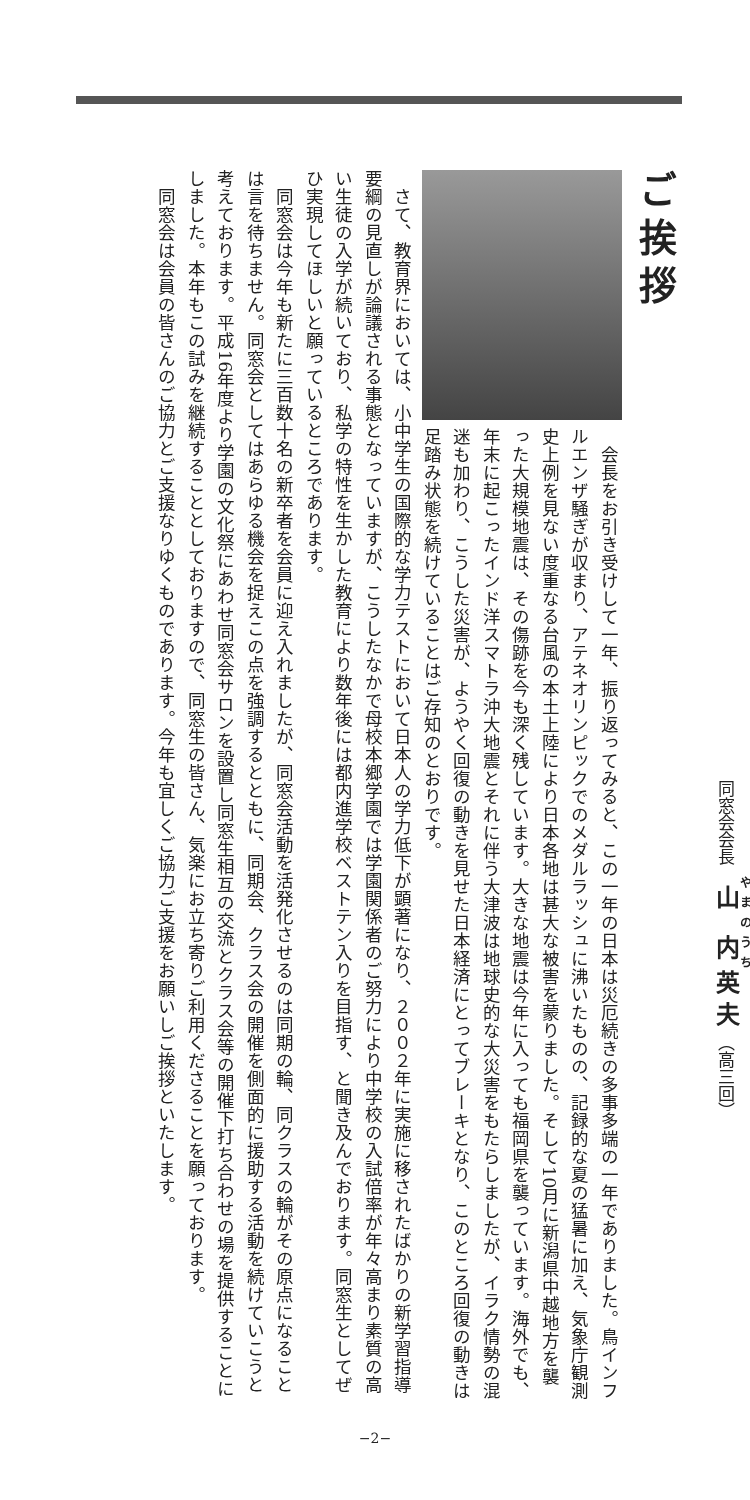ご挨拶
会長をお引き受けして一年、振り返ってみると、この一年の日本は災厄続きの多事多端の一年でありました。鳥インフルエンザ騒ぎが収まり、アテネオリンピックでのメダルラッシュに沸いたものの、記録的な夏の猛暑に加え、気象庁観測史上例を見ない度重なる台風の本土上陸により日本各地は甚大な被害を蒙りました。そして10月に新潟県中越地方を襲った大規模地震は、その傷跡を今も深く残しています。大きな地震は今年に入っても福岡県を襲っています。海外でも、年末に起こったインド洋スマトラ沖大地震とそれに伴う大津波は地球史的な大災害をもたらしましたが、イラク情勢の混迷も加わり、こうした災害が、ようやく回復の動きを見せた日本経済にとってブレーキとなり、このところ回復の動きは足踏み状態を続けていることはご存知のとおりです。
さて、教育界においては、小中学生の国際的な学力テストにおいて日本人の学力低下が顕著になり、２００２年に実施に移されたばかりの新学習指導要綱の見直しが論議される事態となっていますが、こうしたなかで母校本郷学園では学園関係者のご努力により中学校の入試倍率が年々高まり素質の高い生徒の入学が続いており、私学の特性を生かした教育により数年後には都内進学校ベストテン入りを目指す、と聞き及んでおります。同窓生としてぜひ実現してほしいと願っているところであります。
同窓会は今年も新たに三百数十名の新卒者を会員に迎え入れましたが、同窓会活動を活発化させるのは同期の輪、同クラスの輪がその原点になることは言を待ちません。同窓会としてはあらゆる機会を捉えこの点を強調するとともに、同期会、クラス会の開催を側面的に援助する活動を続けていこうと考えております。平成16年度より学園の文化祭にあわせ同窓会サロンを設置し同窓生相互の交流とクラス会等の開催下打ち合わせの場を提供することにしました。本年もこの試みを継続することとしておりますので、同窓生の皆さん、気楽にお立ち寄りご利用くださることを願っております。
同窓会は会員の皆さんのご協力とご支援なりゆくものであります。今年も宜しくご協力ご支援をお願いしご挨拶といたします。
同窓会会長　山内英夫（高三回）
−2−